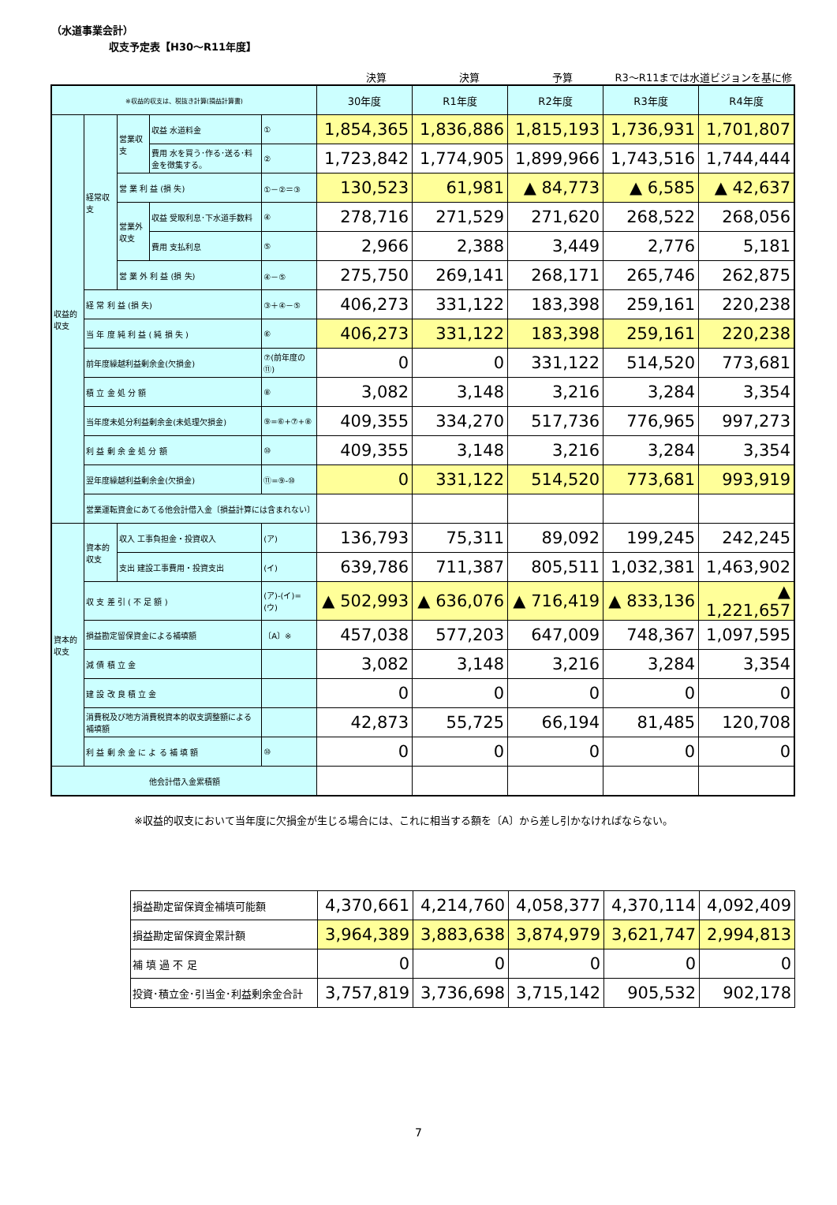（水道事業会計）
収支予定表【H30～R11年度】
決算 決算 予算 R3～R11までは水道ビジョンを基に修
| ※収益的収支は、税抜き計算(損益計算書) | | | | | 30年度 | R1年度 | R2年度 | R3年度 | R4年度 |
| 収益的収支 | 経常収支 | 営業収支 | 収益 水道料金 | ① | 1,854,365 | 1,836,886 | 1,815,193 | 1,736,931 | 1,701,807 |
| | | | 費用 水を買う･作る･送る･料金を徴集する。 | ② | 1,723,842 | 1,774,905 | 1,899,966 | 1,743,516 | 1,744,444 |
| | | 営 業 利 益 (損 失) | | ①－②＝③ | 130,523 | 61,981 | ▲ 84,773 | ▲ 6,585 | ▲ 42,637 |
| | | 営業外収支 | 収益 受取利息･下水道手数料 | ④ | 278,716 | 271,529 | 271,620 | 268,522 | 268,056 |
| | | | 費用 支払利息 | ⑤ | 2,966 | 2,388 | 3,449 | 2,776 | 5,181 |
| | | 営 業 外 利 益 (損 失) | | ④－⑤ | 275,750 | 269,141 | 268,171 | 265,746 | 262,875 |
| | 経 常 利 益 (損 失) | | | ③＋④－⑤ | 406,273 | 331,122 | 183,398 | 259,161 | 220,238 |
| | 当 年 度 純 利 益 ( 純 損 失 ) | | | ⑥ | 406,273 | 331,122 | 183,398 | 259,161 | 220,238 |
| | 前年度繰越利益剰余金(欠損金) | | | ⑦(前年度の⑪) | 0 | 0 | 331,122 | 514,520 | 773,681 |
| | 積 立 金 処 分 額 | | | ⑧ | 3,082 | 3,148 | 3,216 | 3,284 | 3,354 |
| | 当年度未処分利益剰余金(未処理欠損金) | | | ⑨=⑥+⑦+⑧ | 409,355 | 334,270 | 517,736 | 776,965 | 997,273 |
| | 利 益 剰 余 金 処 分 額 | | | ⑩ | 409,355 | 3,148 | 3,216 | 3,284 | 3,354 |
| | 翌年度繰越利益剰余金(欠損金) | | | ⑪=⑨-⑩ | 0 | 331,122 | 514,520 | 773,681 | 993,919 |
| | 営業運転資金にあてる他会計借入金〔損益計算には含まれない〕 | | | | | | | | |
| 資本的収支 | 資本的収支 | 収入 工事負担金・投資収入 | | (ア) | 136,793 | 75,311 | 89,092 | 199,245 | 242,245 |
| | | 支出 建設工事費用・投資支出 | | (イ) | 639,786 | 711,387 | 805,511 | 1,032,381 | 1,463,902 |
| | 収 支 差 引 ( 不 足 額 ) | | | (ア)-(イ)=(ウ) | ▲ 502,993 | ▲ 636,076 | ▲ 716,419 | ▲ 833,136 | ▲ 1,221,657 |
| | 損益勘定留保資金による補填額 | | | 〔A〕※ | 457,038 | 577,203 | 647,009 | 748,367 | 1,097,595 |
| | 減 債 積 立 金 | | | | 3,082 | 3,148 | 3,216 | 3,284 | 3,354 |
| | 建 設 改 良 積 立 金 | | | | 0 | 0 | 0 | 0 | 0 |
| | 消費税及び地方消費税資本的収支調整額による補填額 | | | | 42,873 | 55,725 | 66,194 | 81,485 | 120,708 |
| | 利 益 剰 余 金 に よ る 補 填 額 | | | ⑩ | 0 | 0 | 0 | 0 | 0 |
| 他会計借入金累積額 | | | | | | | | | |
※収益的収支において当年度に欠損金が生じる場合には、これに相当する額を〔A〕から差し引かなければならない。
| 損益勘定留保資金補填可能額 | 4,370,661 | 4,214,760 | 4,058,377 | 4,370,114 | 4,092,409 |
| 損益勘定留保資金累計額 | 3,964,389 | 3,883,638 | 3,874,979 | 3,621,747 | 2,994,813 |
| 補 填 過 不 足 | 0 | 0 | 0 | 0 | 0 |
| 投資･積立金･引当金･利益剰余金合計 | 3,757,819 | 3,736,698 | 3,715,142 | 905,532 | 902,178 |
7